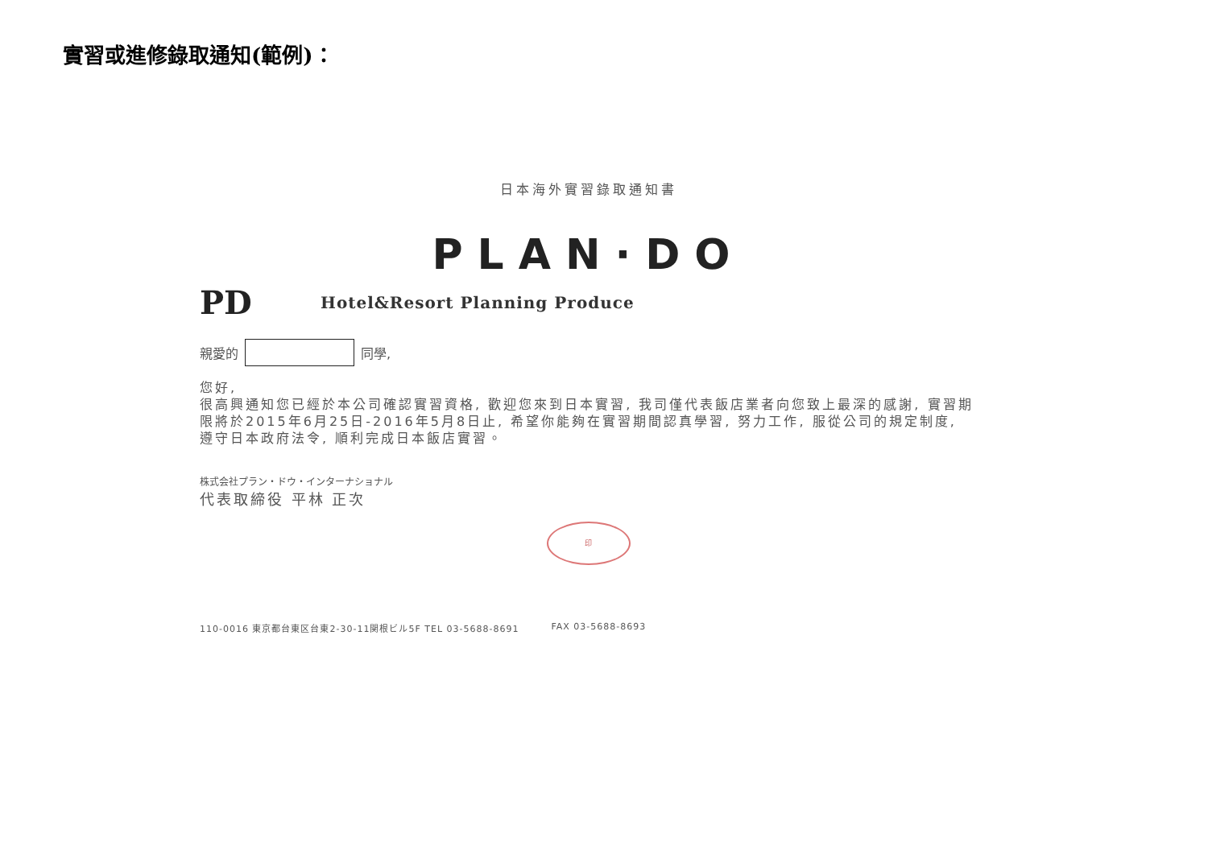實習或進修錄取通知(範例)：
日本海外實習錄取通知書
PLAN·DO
PD Hotel&Resort Planning Produce
親愛的 同學,
您好,
很高興通知您已經於本公司確認實習資格, 歡迎您來到日本實習, 我司僅代表飯店業者向您致上最深的感謝, 實習期限將於2015年6月25日-2016年5月8日止, 希望你能夠在實習期間認真學習, 努力工作, 服從公司的規定制度, 遵守日本政府法令, 順利完成日本飯店實習。
株式会社プラン・ドウ・インターナショナル
代表取締役 平林 正次
印
110-0016 東京都台東区台東2-30-11関根ビル5F TEL 03-5688-8691 FAX 03-5688-8693